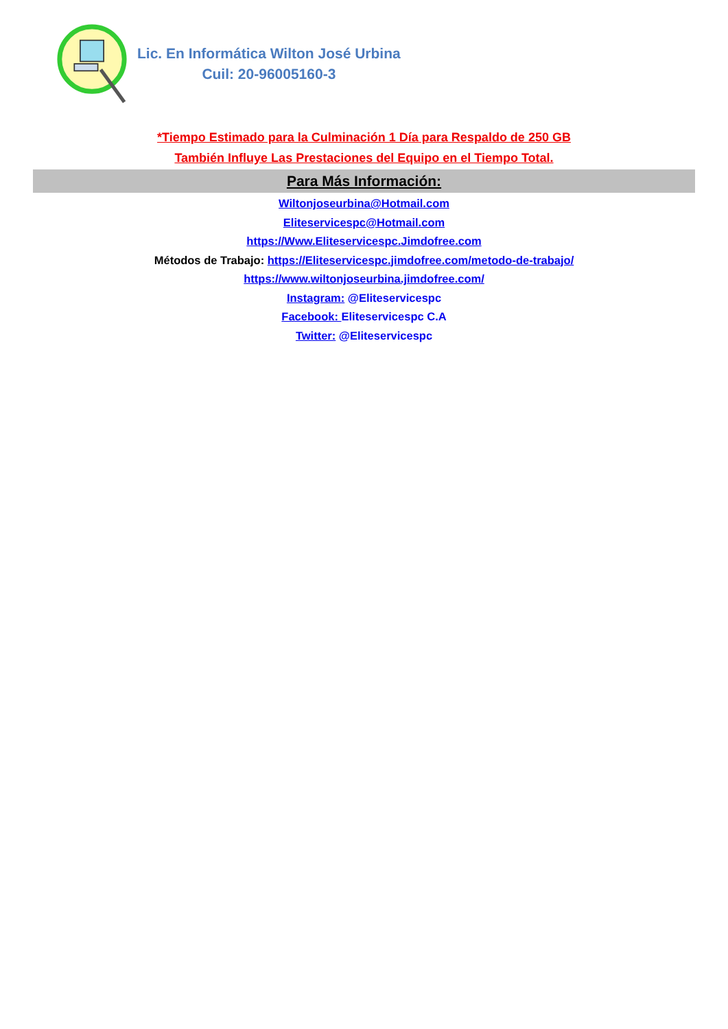Lic. En Informática Wilton José Urbina
Cuil: 20-96005160-3
*Tiempo Estimado para la Culminación 1 Día para Respaldo de 250 GB
También Influye Las Prestaciones del Equipo en el Tiempo Total.
Para Más Información:
Wiltonjoseurbina@Hotmail.com
Eliteservicespc@Hotmail.com
https://Www.Eliteservicespc.Jimdofree.com
Métodos de Trabajo: https://Eliteservicespc.jimdofree.com/metodo-de-trabajo/
https://www.wiltonjoseurbina.jimdofree.com/
Instagram: @Eliteservicespc
Facebook: Eliteservicespc C.A
Twitter: @Eliteservicespc